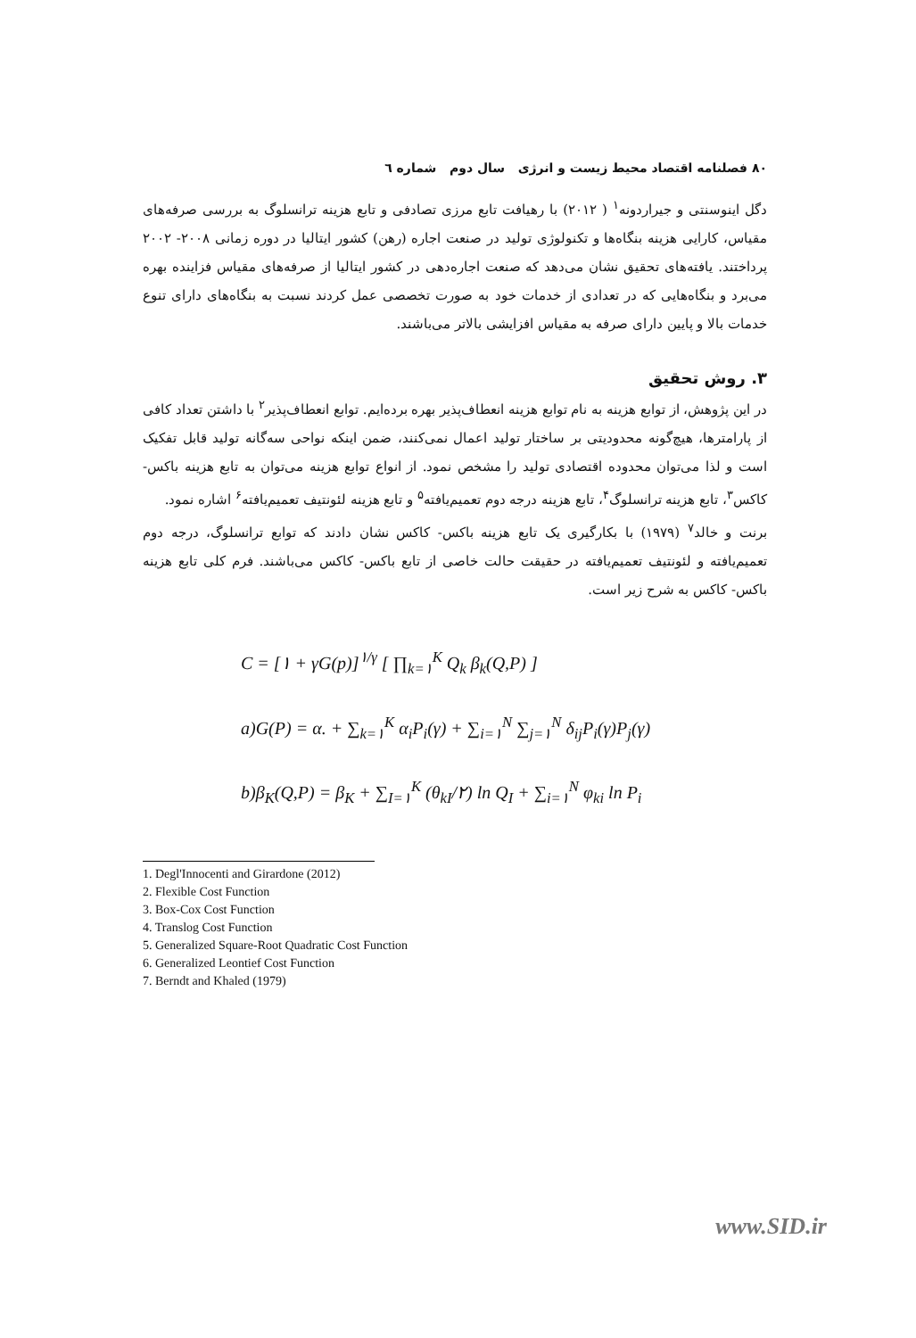۸۰ فصلنامه اقتصاد محیط زیست و انرژی سال دوم شماره ٦
دگل اینوسنتی و جیراردونه<sup>۱</sup> ( ۲۰۱۲) با رهیافت تابع مرزی تصادفی و تابع هزینه ترانسلوگ به بررسی صرفه‌های مقیاس، کارایی هزینه بنگاه‌ها و تکنولوژی تولید در صنعت اجاره (رهن) کشور ایتالیا در دوره زمانی ۲۰۰۸- ۲۰۰۲ پرداختند. یافته‌های تحقیق نشان می‌دهد که صنعت اجاره‌دهی در کشور ایتالیا از صرفه‌های مقیاس فزاینده بهره می‌برد و بنگاه‌هایی که در تعدادی از خدمات خود به صورت تخصصی عمل کردند نسبت به بنگاه‌های دارای تنوع خدمات بالا و پایین دارای صرفه به مقیاس افزایشی بالاتر می‌باشند.
۳. روش تحقیق
در این پژوهش، از توابع هزینه به نام توابع هزینه انعطاف‌پذیر بهره برده‌ایم. توابع انعطاف‌پذیر<sup>۲</sup> با داشتن تعداد کافی از پارامترها، هیچ‌گونه محدودیتی بر ساختار تولید اعمال نمی‌کنند، ضمن اینکه نواحی سه‌گانه تولید قابل تفکیک است و لذا می‌توان محدوده اقتصادی تولید را مشخص نمود. از انواع توابع هزینه می‌توان به تابع هزینه باکس- کاکس<sup>۳</sup>، تابع هزینه ترانسلوگ<sup>۴</sup>، تابع هزینه درجه دوم تعمیم‌یافته<sup>۵</sup> و تابع هزینه لئونتیف تعمیم‌یافته<sup>۶</sup> اشاره نمود.
برنت و خالد<sup>۷</sup> (۱۹۷۹) با بکارگیری یک تابع هزینه باکس- کاکس نشان دادند که توابع ترانسلوگ، درجه دوم تعمیم‌یافته و لئونتیف تعمیم‌یافته در حقیقت حالت خاصی از تابع باکس- کاکس می‌باشند. فرم کلی تابع هزینه باکس- کاکس به شرح زیر است.
C = [۱ + γG(p)]<sup>۱/γ</sup> [ ∏<sub>k=۱</sub><sup>K</sup> Q<sub>k</sub> β<sub>k</sub>(Q,P) ]
a)G(P) = α. + ∑<sub>k=۱</sub><sup>K</sup> α<sub>i</sub>P<sub>i</sub>(γ) + ∑<sub>i=۱</sub><sup>N</sup> ∑<sub>j=۱</sub><sup>N</sup> δ<sub>ij</sub>P<sub>i</sub>(γ)P<sub>j</sub>(γ)
b)β<sub>K</sub>(Q,P) = β<sub>K</sub> + ∑<sub>I=۱</sub><sup>K</sup> (θ<sub>kI</sub>/۲) ln Q<sub>I</sub> + ∑<sub>i=۱</sub><sup>N</sup> φ<sub>ki</sub> ln P<sub>i</sub>
1. Degl'Innocenti and Girardone (2012)
2. Flexible Cost Function
3. Box-Cox Cost Function
4. Translog Cost Function
5. Generalized Square-Root Quadratic Cost Function
6. Generalized Leontief Cost Function
7. Berndt and Khaled (1979)
www.SID.ir